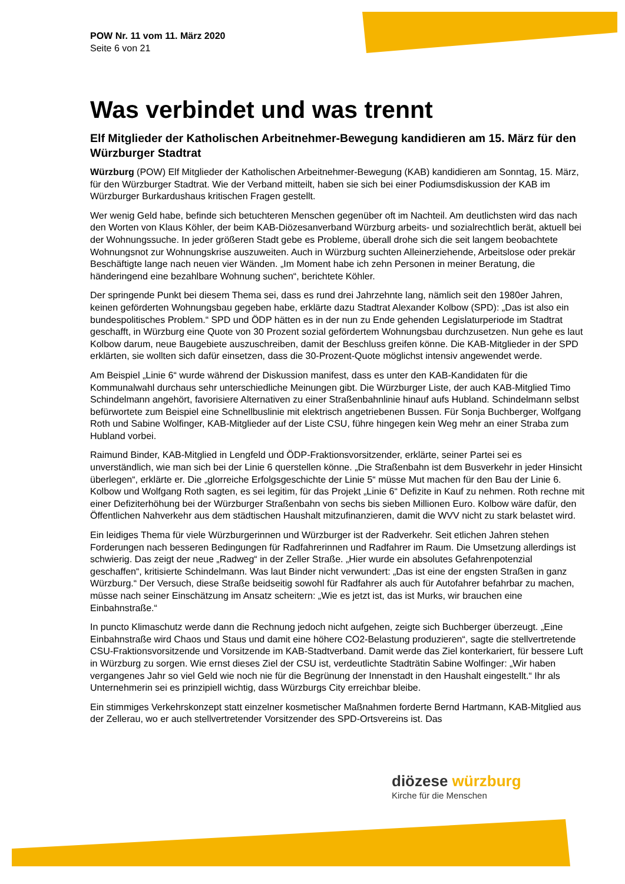POW Nr. 11 vom 11. März 2020
Seite 6 von 21
Was verbindet und was trennt
Elf Mitglieder der Katholischen Arbeitnehmer-Bewegung kandidieren am 15. März für den Würzburger Stadtrat
Würzburg (POW) Elf Mitglieder der Katholischen Arbeitnehmer-Bewegung (KAB) kandidieren am Sonntag, 15. März, für den Würzburger Stadtrat. Wie der Verband mitteilt, haben sie sich bei einer Podiumsdiskussion der KAB im Würzburger Burkardushaus kritischen Fragen gestellt.
Wer wenig Geld habe, befinde sich betuchteren Menschen gegenüber oft im Nachteil. Am deutlichsten wird das nach den Worten von Klaus Köhler, der beim KAB-Diözesanverband Würzburg arbeits- und sozialrechtlich berät, aktuell bei der Wohnungssuche. In jeder größeren Stadt gebe es Probleme, überall drohe sich die seit langem beobachtete Wohnungsnot zur Wohnungskrise auszuweiten. Auch in Würzburg suchten Alleinerziehende, Arbeitslose oder prekär Beschäftigte lange nach neuen vier Wänden. „Im Moment habe ich zehn Personen in meiner Beratung, die händeringend eine bezahlbare Wohnung suchen“, berichtete Köhler.
Der springende Punkt bei diesem Thema sei, dass es rund drei Jahrzehnte lang, nämlich seit den 1980er Jahren, keinen geförderten Wohnungsbau gegeben habe, erklärte dazu Stadtrat Alexander Kolbow (SPD): „Das ist also ein bundespolitisches Problem.“ SPD und ÖDP hätten es in der nun zu Ende gehenden Legislaturperiode im Stadtrat geschafft, in Würzburg eine Quote von 30 Prozent sozial gefördertem Wohnungsbau durchzusetzen. Nun gehe es laut Kolbow darum, neue Baugebiete auszuschreiben, damit der Beschluss greifen könne. Die KAB-Mitglieder in der SPD erklärten, sie wollten sich dafür einsetzen, dass die 30-Prozent-Quote möglichst intensiv angewendet werde.
Am Beispiel „Linie 6“ wurde während der Diskussion manifest, dass es unter den KAB-Kandidaten für die Kommunalwahl durchaus sehr unterschiedliche Meinungen gibt. Die Würzburger Liste, der auch KAB-Mitglied Timo Schindelmann angehört, favorisiere Alternativen zu einer Straßenbahnlinie hinauf aufs Hubland. Schindelmann selbst befürwortete zum Beispiel eine Schnellbuslinie mit elektrisch angetriebenen Bussen. Für Sonja Buchberger, Wolfgang Roth und Sabine Wolfinger, KAB-Mitglieder auf der Liste CSU, führe hingegen kein Weg mehr an einer Straba zum Hubland vorbei.
Raimund Binder, KAB-Mitglied in Lengfeld und ÖDP-Fraktionsvorsitzender, erklärte, seiner Partei sei es unverständlich, wie man sich bei der Linie 6 querstellen könne. „Die Straßenbahn ist dem Busverkehr in jeder Hinsicht überlegen“, erklärte er. Die „glorreiche Erfolgsgeschichte der Linie 5“ müsse Mut machen für den Bau der Linie 6. Kolbow und Wolfgang Roth sagten, es sei legitim, für das Projekt „Linie 6“ Defizite in Kauf zu nehmen. Roth rechne mit einer Defiziterhöhung bei der Würzburger Straßenbahn von sechs bis sieben Millionen Euro. Kolbow wäre dafür, den Öffentlichen Nahverkehr aus dem städtischen Haushalt mitzufinanzieren, damit die WVV nicht zu stark belastet wird.
Ein leidiges Thema für viele Würzburgerinnen und Würzburger ist der Radverkehr. Seit etlichen Jahren stehen Forderungen nach besseren Bedingungen für Radfahrerinnen und Radfahrer im Raum. Die Umsetzung allerdings ist schwierig. Das zeigt der neue „Radweg“ in der Zeller Straße. „Hier wurde ein absolutes Gefahrenpotenzial geschaffen“, kritisierte Schindelmann. Was laut Binder nicht verwundert: „Das ist eine der engsten Straßen in ganz Würzburg.“ Der Versuch, diese Straße beidseitig sowohl für Radfahrer als auch für Autofahrer befahrbar zu machen, müsse nach seiner Einschätzung im Ansatz scheitern: „Wie es jetzt ist, das ist Murks, wir brauchen eine Einbahnstraße.“
In puncto Klimaschutz werde dann die Rechnung jedoch nicht aufgehen, zeigte sich Buchberger überzeugt. „Eine Einbahnstraße wird Chaos und Staus und damit eine höhere CO2-Belastung produzieren“, sagte die stellvertretende CSU-Fraktionsvorsitzende und Vorsitzende im KAB-Stadtverband. Damit werde das Ziel konterkariert, für bessere Luft in Würzburg zu sorgen. Wie ernst dieses Ziel der CSU ist, verdeutlichte Stadträtin Sabine Wolfinger: „Wir haben vergangenes Jahr so viel Geld wie noch nie für die Begrünung der Innenstadt in den Haushalt eingestellt.“ Ihr als Unternehmerin sei es prinzipiell wichtig, dass Würzburgs City erreichbar bleibe.
Ein stimmiges Verkehrskonzept statt einzelner kosmetischer Maßnahmen forderte Bernd Hartmann, KAB-Mitglied aus der Zellerau, wo er auch stellvertretender Vorsitzender des SPD-Ortsvereins ist. Das
diözese würzburg
Kirche für die Menschen